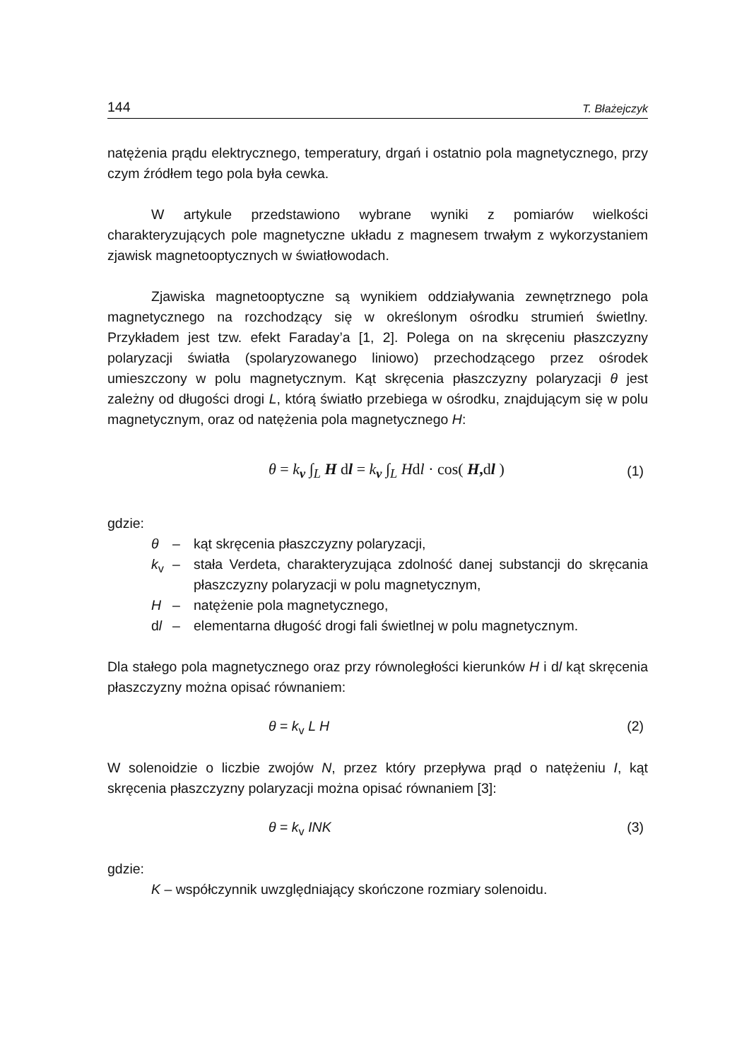144 T. Błażejczyk
natężenia prądu elektrycznego, temperatury, drgań i ostatnio pola magnetycznego, przy czym źródłem tego pola była cewka.
W artykule przedstawiono wybrane wyniki z pomiarów wielkości charakteryzujących pole magnetyczne układu z magnesem trwałym z wykorzystaniem zjawisk magnetooptycznych w światłowodach.
Zjawiska magnetooptyczne są wynikiem oddziaływania zewnętrznego pola magnetycznego na rozchodzący się w określonym ośrodku strumień świetlny. Przykładem jest tzw. efekt Faraday’a [1, 2]. Polega on na skręceniu płaszczyzny polaryzacji światła (spolaryzowanego liniowo) przechodzącego przez ośrodek umieszczony w polu magnetycznym. Kąt skręcenia płaszczyzny polaryzacji θ jest zależny od długości drogi L, którą światło przebiega w ośrodku, znajdującym się w polu magnetycznym, oraz od natężenia pola magnetycznego H:
θ = k<sub>v</sub> ∫<sub>L</sub> H dl = k<sub>v</sub> ∫<sub>L</sub> Hdl · cos( H, dl ) (1)
gdzie:
θ – kąt skręcenia płaszczyzny polaryzacji,
k<sub>v</sub> – stała Verdeta, charakteryzująca zdolność danej substancji do skręcania płaszczyzny polaryzacji w polu magnetycznym,
H – natężenie pola magnetycznego,
dl – elementarna długość drogi fali świetlnej w polu magnetycznym.
Dla stałego pola magnetycznego oraz przy równoległości kierunków H i dl kąt skręcenia płaszczyzny można opisać równaniem:
θ = k<sub>v</sub> L H (2)
W solenoidzie o liczbie zwojów N, przez który przepływa prąd o natężeniu I, kąt skręcenia płaszczyzny polaryzacji można opisać równaniem [3]:
θ = k<sub>v</sub> INK (3)
gdzie:
K – współczynnik uwzględniający skończone rozmiary solenoidu.